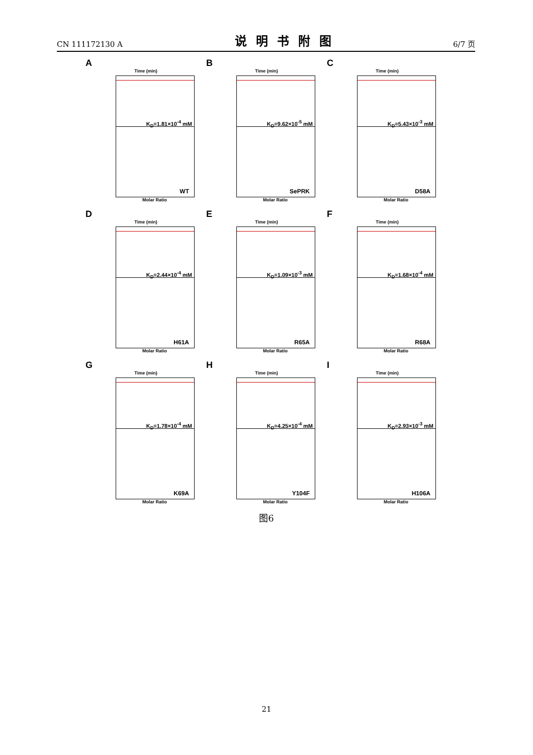CN 111172130 A 说明书附图 6/7 页
A
Time (min)
K<sub>D</sub>=1.81×10<sup>-4</sup> mM
WT
Molar Ratio
B
Time (min)
K<sub>D</sub>=9.62×10<sup>-5</sup> mM
SePRK
Molar Ratio
C
Time (min)
K<sub>D</sub>=5.43×10<sup>-3</sup> mM
D58A
Molar Ratio
D
Time (min)
K<sub>D</sub>=2.44×10<sup>-4</sup> mM
H61A
Molar Ratio
E
Time (min)
K<sub>D</sub>=1.09×10<sup>-3</sup> mM
R65A
Molar Ratio
F
Time (min)
K<sub>D</sub>=1.68×10<sup>-4</sup> mM
R68A
Molar Ratio
G
Time (min)
K<sub>D</sub>=1.78×10<sup>-4</sup> mM
K69A
Molar Ratio
H
Time (min)
K<sub>D</sub>=4.25×10<sup>-4</sup> mM
Y104F
Molar Ratio
I
Time (min)
K<sub>D</sub>=2.93×10<sup>-3</sup> mM
H106A
Molar Ratio
图6
21